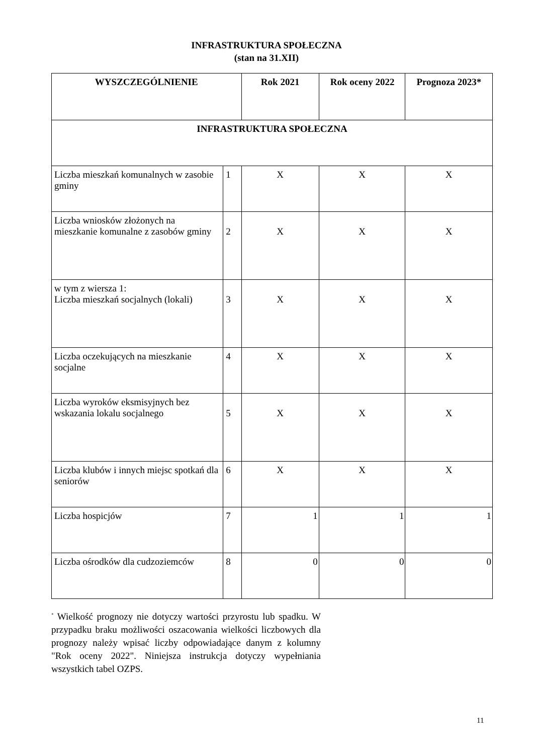INFRASTRUKTURA SPOŁECZNA
(stan na 31.XII)
| WYSZCZEGÓLNIENIE | | Rok 2021 | Rok oceny 2022 | Prognoza 2023* |
| --- | --- | --- | --- | --- |
| INFRASTRUKTURA SPOŁECZNA | | | | |
| Liczba mieszkań komunalnych w zasobie gminy | 1 | X | X | X |
| Liczba wniosków złożonych na mieszkanie komunalne z zasobów gminy | 2 | X | X | X |
| w tym z wiersza 1: Liczba mieszkań socjalnych (lokali) | 3 | X | X | X |
| Liczba oczekujących na mieszkanie socjalne | 4 | X | X | X |
| Liczba wyroków eksmisyjnych bez wskazania lokalu socjalnego | 5 | X | X | X |
| Liczba klubów i innych miejsc spotkań dla seniorów | 6 | X | X | X |
| Liczba hospicjów | 7 | 1 | 1 | 1 |
| Liczba ośrodków dla cudzoziemców | 8 | 0 | 0 | 0 |
<sup>*</sup> Wielkość prognozy nie dotyczy wartości przyrostu lub spadku. W przypadku braku możliwości oszacowania wielkości liczbowych dla prognozy należy wpisać liczby odpowiadające danym z kolumny "Rok oceny 2022". Niniejsza instrukcja dotyczy wypełniania wszystkich tabel OZPS.
11